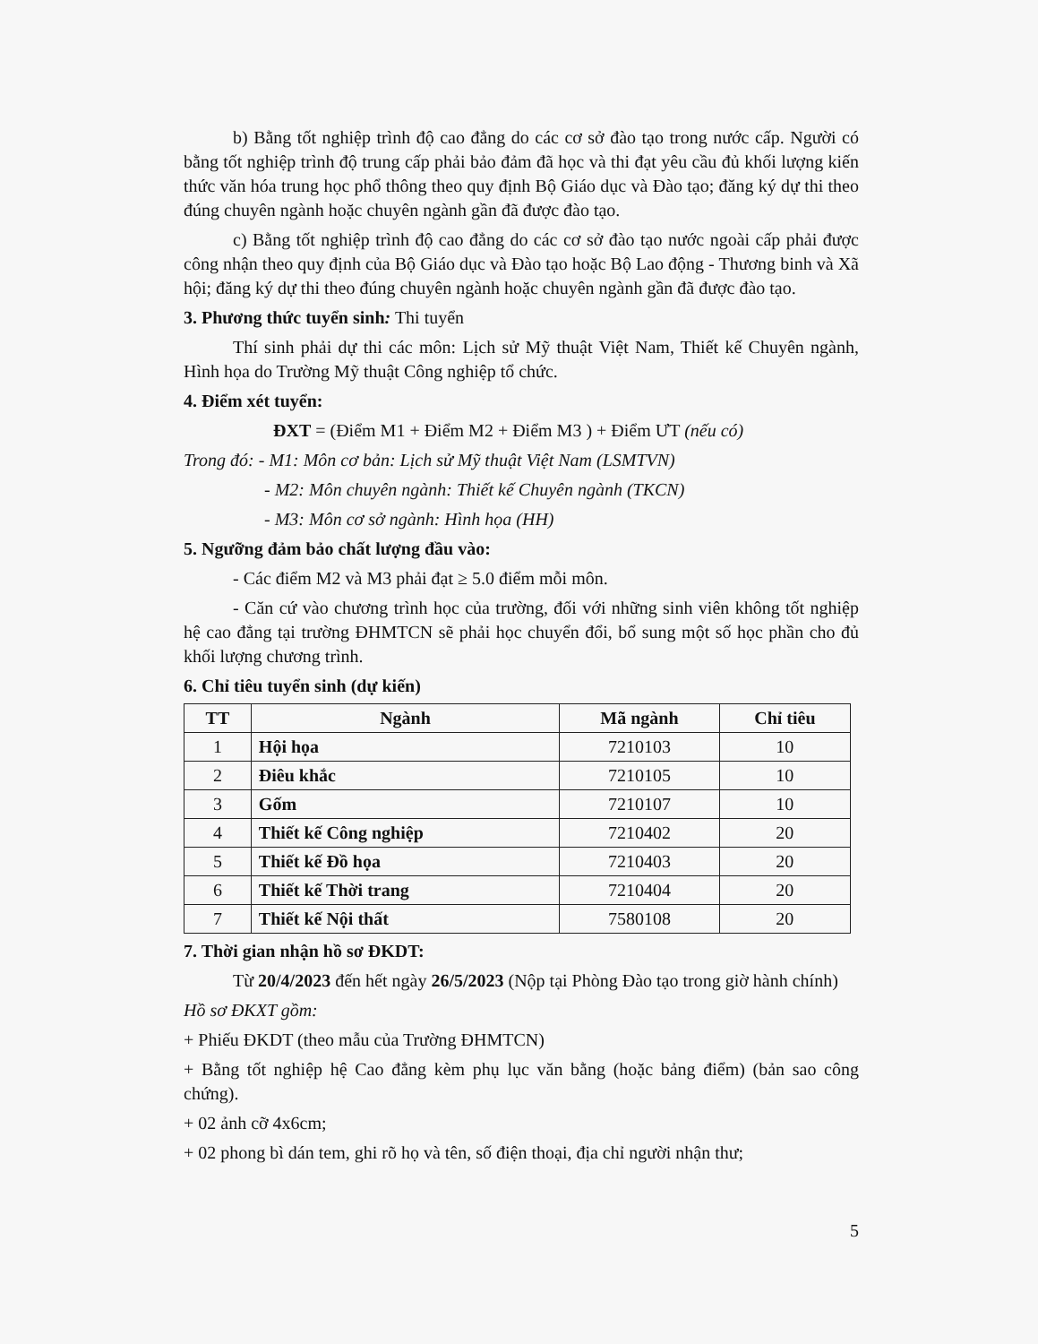b) Bằng tốt nghiệp trình độ cao đẳng do các cơ sở đào tạo trong nước cấp. Người có bằng tốt nghiệp trình độ trung cấp phải bảo đảm đã học và thi đạt yêu cầu đủ khối lượng kiến thức văn hóa trung học phổ thông theo quy định Bộ Giáo dục và Đào tạo; đăng ký dự thi theo đúng chuyên ngành hoặc chuyên ngành gần đã được đào tạo.
c) Bằng tốt nghiệp trình độ cao đẳng do các cơ sở đào tạo nước ngoài cấp phải được công nhận theo quy định của Bộ Giáo dục và Đào tạo hoặc Bộ Lao động - Thương binh và Xã hội; đăng ký dự thi theo đúng chuyên ngành hoặc chuyên ngành gần đã được đào tạo.
3. Phương thức tuyển sinh: Thi tuyển
Thí sinh phải dự thi các môn: Lịch sử Mỹ thuật Việt Nam, Thiết kế Chuyên ngành, Hình họa do Trường Mỹ thuật Công nghiệp tổ chức.
4. Điểm xét tuyển:
ĐXT = (Điểm M1 + Điểm M2 + Điểm M3 ) + Điểm ƯT (nếu có)
Trong đó: - M1: Môn cơ bản: Lịch sử Mỹ thuật Việt Nam (LSMTVN)
- M2: Môn chuyên ngành: Thiết kế Chuyên ngành (TKCN)
- M3: Môn cơ sở ngành: Hình họa (HH)
5. Ngưỡng đảm bảo chất lượng đầu vào:
- Các điểm M2 và M3 phải đạt ≥ 5.0 điểm mỗi môn.
- Căn cứ vào chương trình học của trường, đối với những sinh viên không tốt nghiệp hệ cao đẳng tại trường ĐHMTCN sẽ phải học chuyển đổi, bổ sung một số học phần cho đủ khối lượng chương trình.
6. Chỉ tiêu tuyển sinh (dự kiến)
| TT | Ngành | Mã ngành | Chỉ tiêu |
| --- | --- | --- | --- |
| 1 | Hội họa | 7210103 | 10 |
| 2 | Điêu khắc | 7210105 | 10 |
| 3 | Gốm | 7210107 | 10 |
| 4 | Thiết kế Công nghiệp | 7210402 | 20 |
| 5 | Thiết kế Đồ họa | 7210403 | 20 |
| 6 | Thiết kế Thời trang | 7210404 | 20 |
| 7 | Thiết kế Nội thất | 7580108 | 20 |
7. Thời gian nhận hồ sơ ĐKDT:
Từ 20/4/2023 đến hết ngày 26/5/2023 (Nộp tại Phòng Đào tạo trong giờ hành chính)
Hồ sơ ĐKXT gồm:
+ Phiếu ĐKDT (theo mẫu của Trường ĐHMTCN)
+ Bằng tốt nghiệp hệ Cao đẳng kèm phụ lục văn bằng (hoặc bảng điểm) (bản sao công chứng).
+ 02 ảnh cỡ 4x6cm;
+ 02 phong bì dán tem, ghi rõ họ và tên, số điện thoại, địa chỉ người nhận thư;
5